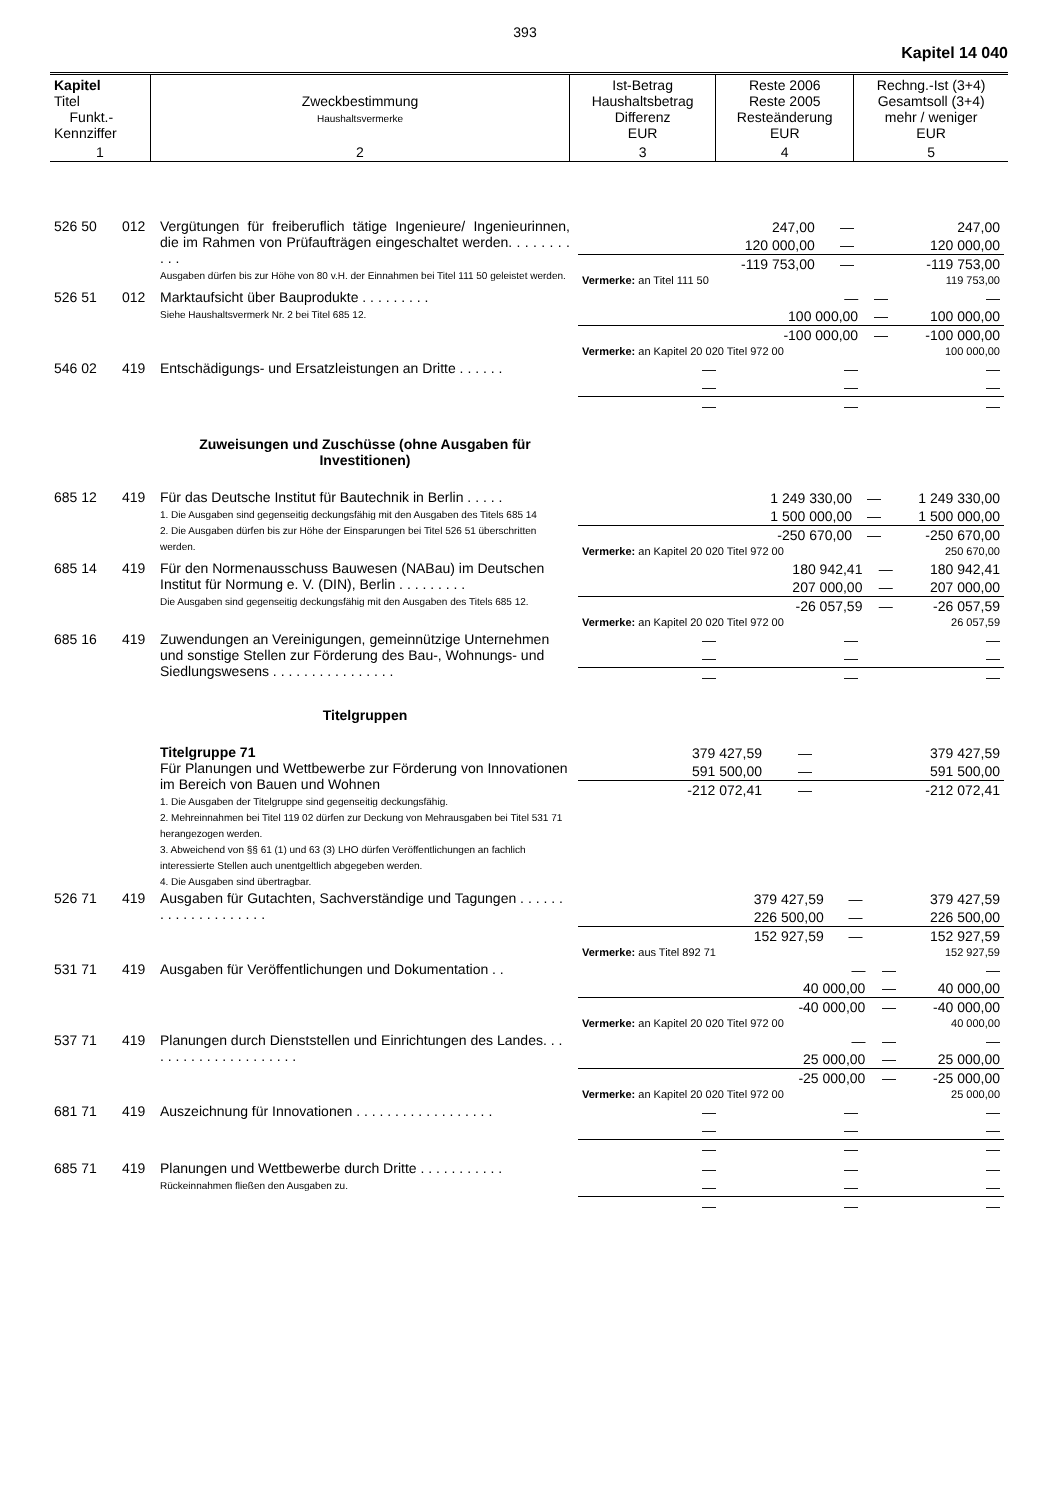393
Kapitel 14 040
| Kapitel Titel Funkt.- Kennziffer | Zweckbestimmung Haushaltsvermerke | Ist-Betrag Haushaltsbetrag Differenz EUR | Reste 2006 Reste 2005 Resteänderung EUR | Rechng.-Ist (3+4) Gesamtsoll (3+4) mehr / weniger EUR |
| --- | --- | --- | --- | --- |
| 1 | 2 | 3 | 4 | 5 |
| 526 50 | 012 | Vergütungen für freiberuflich tätige Ingenieure/ Ingenieurinnen, die im Rahmen von Prüfaufträgen eingeschaltet werden. . . . . . . . . . . Ausgaben dürfen bis zur Höhe von 80 v.H. der Einnahmen bei Titel 111 50 geleistet werden. | / 247,00 / — / 247,00 / / 120 000,00 / — / 120 000,00 / / -119 753,00 / — / -119 753,00 / / Vermerke: an Titel 111 50 / / 119 753,00 / |
| 526 51 | 012 | Marktaufsicht über Bauprodukte . . . . . . . . . Siehe Haushaltsvermerk Nr. 2 bei Titel 685 12. | / — / — / — / / 100 000,00 / — / 100 000,00 / / -100 000,00 / — / -100 000,00 / / Vermerke: an Kapitel 20 020 Titel 972 00 / / 100 000,00 / |
| 546 02 | 419 | Entschädigungs- und Ersatzleistungen an Dritte . . . . . . | / — / — / — / / — / — / — / / — / — / — / |
| | | Zuweisungen und Zuschüsse (ohne Ausgaben für Investitionen) | |
| 685 12 | 419 | Für das Deutsche Institut für Bautechnik in Berlin . . . . . 1. Die Ausgaben sind gegenseitig deckungsfähig mit den Ausgaben des Titels 685 14 2. Die Ausgaben dürfen bis zur Höhe der Einsparungen bei Titel 526 51 überschritten werden. | / 1 249 330,00 / — / 1 249 330,00 / / 1 500 000,00 / — / 1 500 000,00 / / -250 670,00 / — / -250 670,00 / / Vermerke: an Kapitel 20 020 Titel 972 00 / / 250 670,00 / |
| 685 14 | 419 | Für den Normenausschuss Bauwesen (NABau) im Deutschen Institut für Normung e. V. (DIN), Berlin . . . . . . . . . Die Ausgaben sind gegenseitig deckungsfähig mit den Ausgaben des Titels 685 12. | / 180 942,41 / — / 180 942,41 / / 207 000,00 / — / 207 000,00 / / -26 057,59 / — / -26 057,59 / / Vermerke: an Kapitel 20 020 Titel 972 00 / / 26 057,59 / |
| 685 16 | 419 | Zuwendungen an Vereinigungen, gemeinnützige Unternehmen und sonstige Stellen zur Förderung des Bau-, Wohnungs- und Siedlungswesens . . . . . . . . . . . . . . . . | / — / — / — / / — / — / — / / — / — / — / |
| | | Titelgruppen | |
| | | Titelgruppe 71 Für Planungen und Wettbewerbe zur Förderung von Innovationen im Bereich von Bauen und Wohnen 1. Die Ausgaben der Titelgruppe sind gegenseitig deckungsfähig. 2. Mehreinnahmen bei Titel 119 02 dürfen zur Deckung von Mehrausgaben bei Titel 531 71 herangezogen werden. 3. Abweichend von §§ 61 (1) und 63 (3) LHO dürfen Veröffentlichungen an fachlich interessierte Stellen auch unentgeltlich abgegeben werden. 4. Die Ausgaben sind übertragbar. | / 379 427,59 / — / 379 427,59 / / 591 500,00 / — / 591 500,00 / / -212 072,41 / — / -212 072,41 / |
| 526 71 | 419 | Ausgaben für Gutachten, Sachverständige und Tagungen . . . . . . . . . . . . . . . . . . . . | / 379 427,59 / — / 379 427,59 / / 226 500,00 / — / 226 500,00 / / 152 927,59 / — / 152 927,59 / / Vermerke: aus Titel 892 71 / / 152 927,59 / |
| 531 71 | 419 | Ausgaben für Veröffentlichungen und Dokumentation . . | / — / — / — / / 40 000,00 / — / 40 000,00 / / -40 000,00 / — / -40 000,00 / / Vermerke: an Kapitel 20 020 Titel 972 00 / / 40 000,00 / |
| 537 71 | 419 | Planungen durch Dienststellen und Einrichtungen des Landes. . . . . . . . . . . . . . . . . . . . . | / — / — / — / / 25 000,00 / — / 25 000,00 / / -25 000,00 / — / -25 000,00 / / Vermerke: an Kapitel 20 020 Titel 972 00 / / 25 000,00 / |
| 681 71 | 419 | Auszeichnung für Innovationen . . . . . . . . . . . . . . . . . . | / — / — / — / / — / — / — / / — / — / — / |
| 685 71 | 419 | Planungen und Wettbewerbe durch Dritte . . . . . . . . . . . Rückeinnahmen fließen den Ausgaben zu. | / — / — / — / / — / — / — / / — / — / — / |